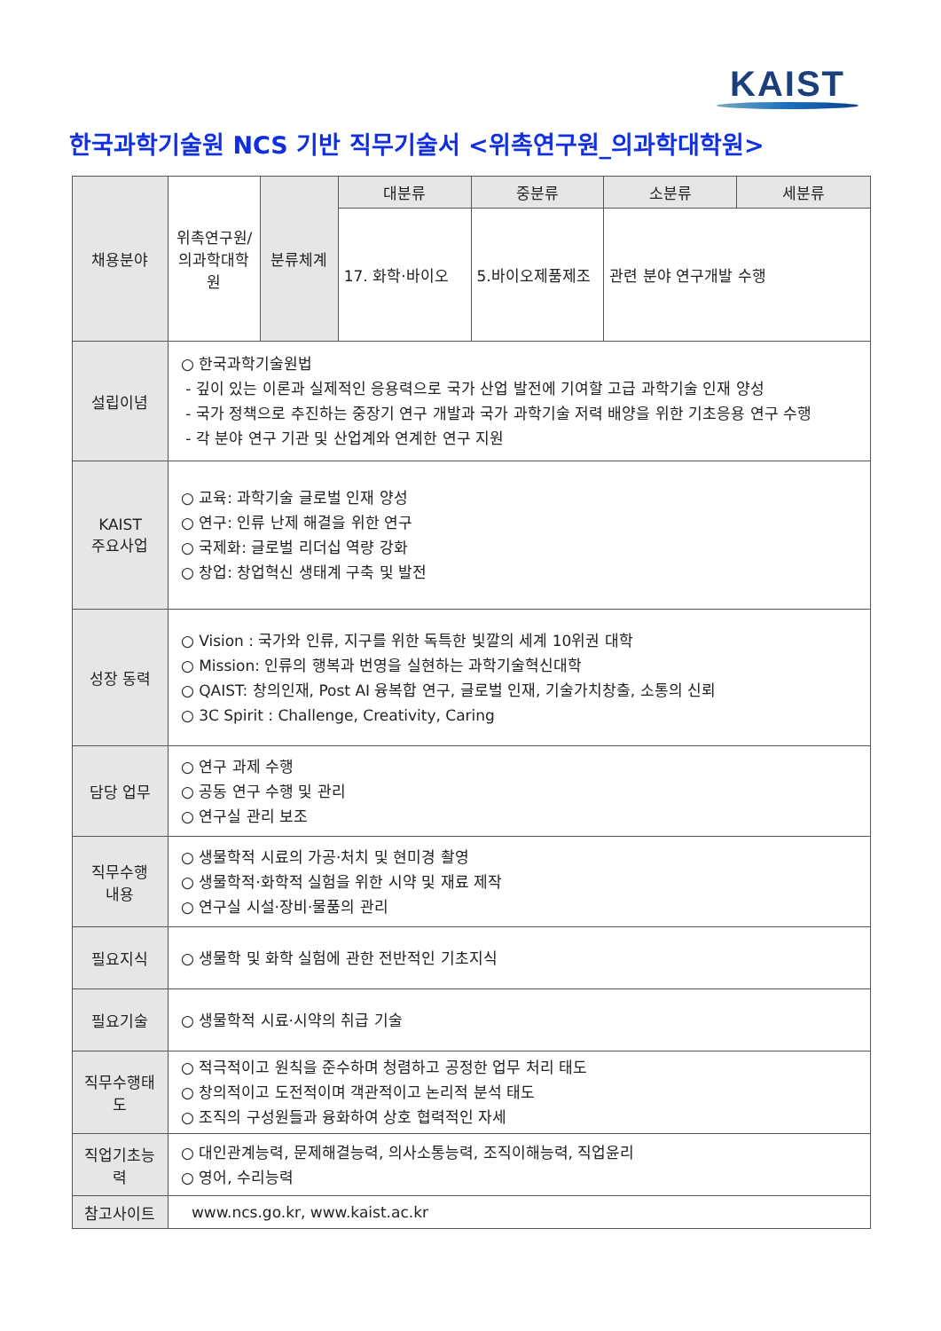KAIST
한국과학기술원 NCS 기반 직무기술서 <위촉연구원_의과학대학원>
| 채용분야 | 위촉연구원/ 의과학대학원 | 분류체계 | 대분류 | 중분류 | 소분류 | 세분류 |
| | | | 17. 화학·바이오 | 5.바이오제품제조 | 관련 분야 연구개발 수행 | |
| 설립이념 | ○ 한국과학기술원법 - 깊이 있는 이론과 실제적인 응용력으로 국가 산업 발전에 기여할 고급 과학기술 인재 양성 - 국가 정책으로 추진하는 중장기 연구 개발과 국가 과학기술 저력 배양을 위한 기초응용 연구 수행 - 각 분야 연구 기관 및 산업계와 연계한 연구 지원 | | | | | |
| KAIST 주요사업 | ○ 교육: 과학기술 글로벌 인재 양성 ○ 연구: 인류 난제 해결을 위한 연구 ○ 국제화: 글로벌 리더십 역량 강화 ○ 창업: 창업혁신 생태계 구축 및 발전 | | | | | |
| 성장 동력 | ○ Vision : 국가와 인류, 지구를 위한 독특한 빛깔의 세계 10위권 대학 ○ Mission: 인류의 행복과 번영을 실현하는 과학기술혁신대학 ○ QAIST: 창의인재, Post AI 융복합 연구, 글로벌 인재, 기술가치창출, 소통의 신뢰 ○ 3C Spirit : Challenge, Creativity, Caring | | | | | |
| 담당 업무 | ○ 연구 과제 수행 ○ 공동 연구 수행 및 관리 ○ 연구실 관리 보조 | | | | | |
| 직무수행 내용 | ○ 생물학적 시료의 가공·처치 및 현미경 촬영 ○ 생물학적·화학적 실험을 위한 시약 및 재료 제작 ○ 연구실 시설·장비·물품의 관리 | | | | | |
| 필요지식 | ○ 생물학 및 화학 실험에 관한 전반적인 기초지식 | | | | | |
| 필요기술 | ○ 생물학적 시료·시약의 취급 기술 | | | | | |
| 직무수행태도 | ○ 적극적이고 원칙을 준수하며 청렴하고 공정한 업무 처리 태도 ○ 창의적이고 도전적이며 객관적이고 논리적 분석 태도 ○ 조직의 구성원들과 융화하여 상호 협력적인 자세 | | | | | |
| 직업기초능력 | ○ 대인관계능력, 문제해결능력, 의사소통능력, 조직이해능력, 직업윤리 ○ 영어, 수리능력 | | | | | |
| 참고사이트 | www.ncs.go.kr, www.kaist.ac.kr | | | | | |